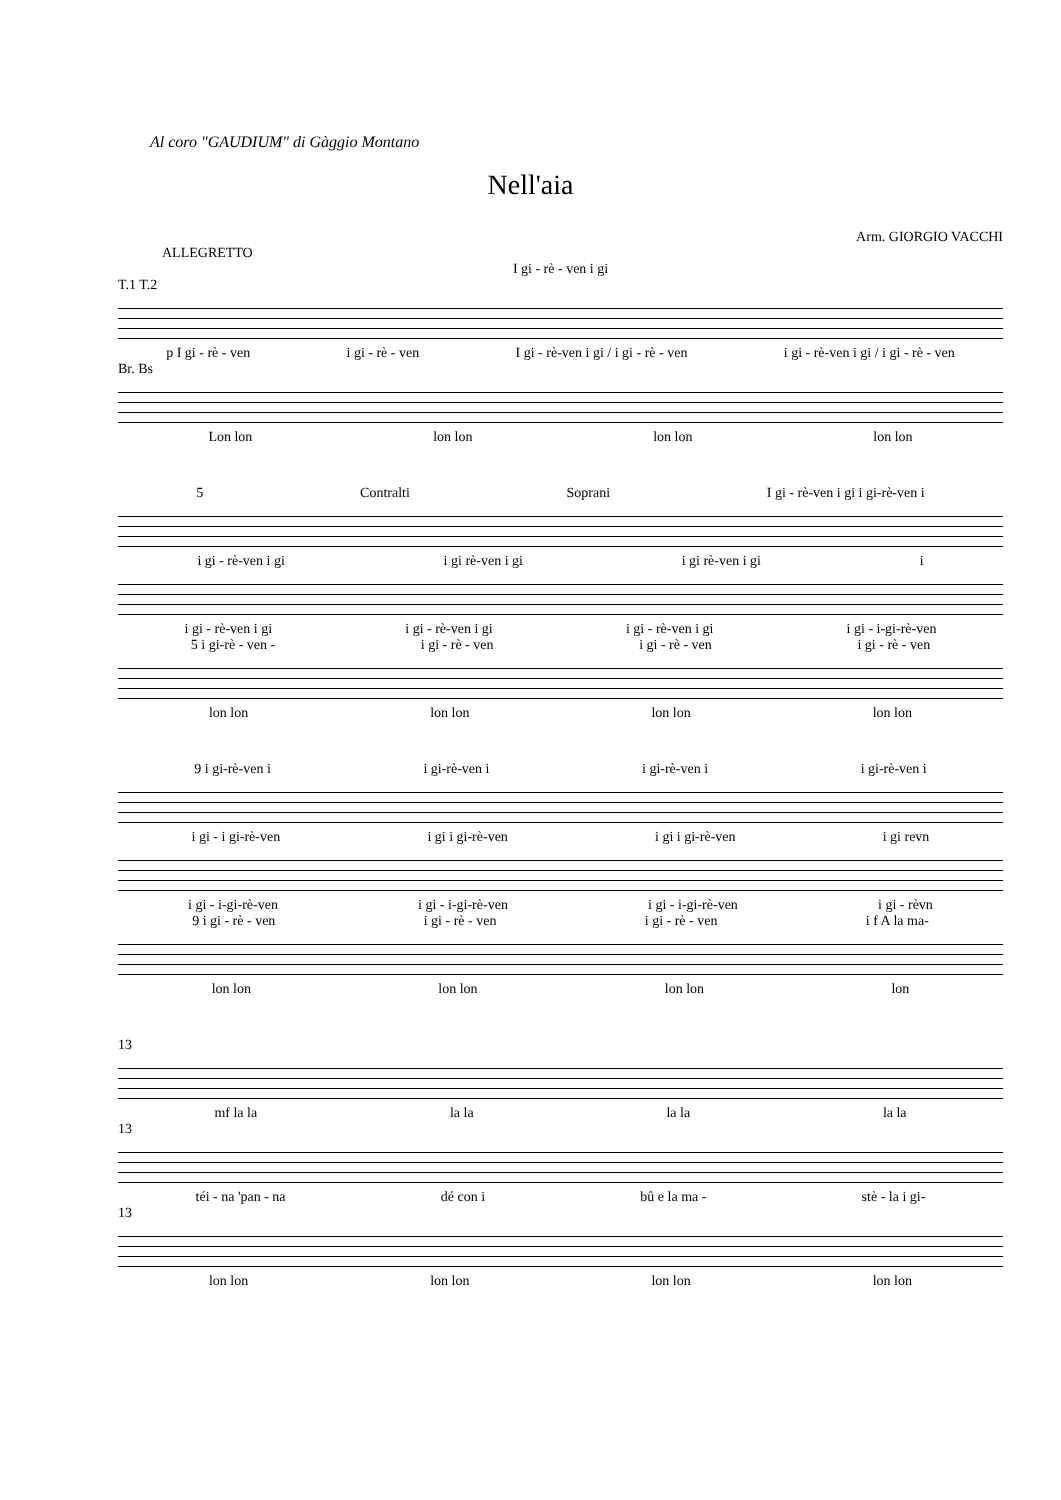Al coro "GAUDIUM" di Gàggio Montano
Nell'aia
Arm. GIORGIO VACCHI
ALLEGRETTO
I gi - rè - ven i gi
T.1 T.2
p I gi - rè - ven i gi - rè - ven I gi - rè-ven i gi / i gi - rè - ven i gi - rè-ven i gi / i gi - rè - ven
Br. Bs
Lon lon lon lon lon lon lon lon
5 Contralti Soprani I gi - rè-ven i gi i gi-rè-ven i
i gi - rè-ven i gi i gi rè-ven i gi i gi rè-ven i gi i
i gi - rè-ven i gi i gi - rè-ven i gi i gi - rè-ven i gi i gi - i-gi-rè-ven
5 i gi-rè - ven - i gi - rè - ven i gi - rè - ven i gi - rè - ven
lon lon lon lon lon lon lon lon
9 i gi-rè-ven i i gi-rè-ven i i gi-rè-ven i i gi-rè-ven i
i gi - i gi-rè-ven i gi i gi-rè-ven i gi i gi-rè-ven i gi revn
i gi - i-gi-rè-ven i gi - i-gi-rè-ven i gi - i-gi-rè-ven i gi - rèvn
9 i gi - rè - ven i gi - rè - ven i gi - rè - ven i f A la ma-
lon lon lon lon lon lon lon
13
mf la la la la la la la la
13
téi - na 'pan - na dé con i bû e la ma - stè - la i gi-
13
lon lon lon lon lon lon lon lon